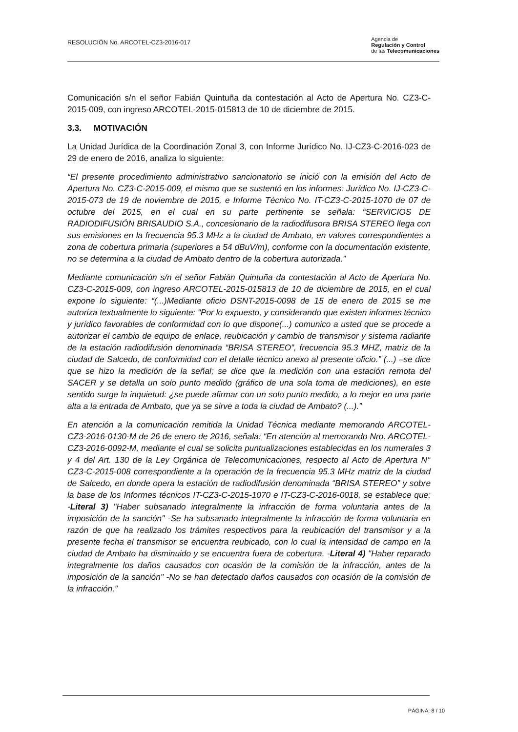RESOLUCIÓN No. ARCOTEL-CZ3-2016-017
Agencia de
Regulación y Control
de las Telecomunicaciones
Comunicación s/n el señor Fabián Quintuña da contestación al Acto de Apertura No. CZ3-C-2015-009, con ingreso ARCOTEL-2015-015813 de 10 de diciembre de 2015.
3.3. MOTIVACIÓN
La Unidad Jurídica de la Coordinación Zonal 3, con Informe Jurídico No. IJ-CZ3-C-2016-023 de 29 de enero de 2016, analiza lo siguiente:
“El presente procedimiento administrativo sancionatorio se inició con la emisión del Acto de Apertura No. CZ3-C-2015-009, el mismo que se sustentó en los informes: Jurídico No. IJ-CZ3-C-2015-073 de 19 de noviembre de 2015, e Informe Técnico No. IT-CZ3-C-2015-1070 de 07 de octubre del 2015, en el cual en su parte pertinente se señala: “SERVICIOS DE RADIODIFUSIÓN BRISAUDIO S.A., concesionario de la radiodifusora BRISA STEREO llega con sus emisiones en la frecuencia 95.3 MHz a la ciudad de Ambato, en valores correspondientes a zona de cobertura primaria (superiores a 54 dBuV/m), conforme con la documentación existente, no se determina a la ciudad de Ambato dentro de la cobertura autorizada.”
Mediante comunicación s/n el señor Fabián Quintuña da contestación al Acto de Apertura No. CZ3-C-2015-009, con ingreso ARCOTEL-2015-015813 de 10 de diciembre de 2015, en el cual expone lo siguiente: “(...)Mediante oficio DSNT-2015-0098 de 15 de enero de 2015 se me autoriza textualmente lo siguiente: “Por lo expuesto, y considerando que existen informes técnico y jurídico favorables de conformidad con lo que dispone(...) comunico a usted que se procede a autorizar el cambio de equipo de enlace, reubicación y cambio de transmisor y sistema radiante de la estación radiodifusión denominada “BRISA STEREO”, frecuencia 95.3 MHZ, matriz de la ciudad de Salcedo, de conformidad con el detalle técnico anexo al presente oficio.” (...) –se dice que se hizo la medición de la señal; se dice que la medición con una estación remota del SACER y se detalla un solo punto medido (gráfico de una sola toma de mediciones), en este sentido surge la inquietud: ¿se puede afirmar con un solo punto medido, a lo mejor en una parte alta a la entrada de Ambato, que ya se sirve a toda la ciudad de Ambato? (...).”
En atención a la comunicación remitida la Unidad Técnica mediante memorando ARCOTEL-CZ3-2016-0130-M de 26 de enero de 2016, señala: “En atención al memorando Nro. ARCOTEL-CZ3-2016-0092-M, mediante el cual se solicita puntualizaciones establecidas en los numerales 3 y 4 del Art. 130 de la Ley Orgánica de Telecomunicaciones, respecto al Acto de Apertura N° CZ3-C-2015-008 correspondiente a la operación de la frecuencia 95.3 MHz matriz de la ciudad de Salcedo, en donde opera la estación de radiodifusión denominada “BRISA STEREO” y sobre la base de los Informes técnicos IT-CZ3-C-2015-1070 e IT-CZ3-C-2016-0018, se establece que: -Literal 3) "Haber subsanado integralmente la infracción de forma voluntaria antes de la imposición de la sanción" -Se ha subsanado integralmente la infracción de forma voluntaria en razón de que ha realizado los trámites respectivos para la reubicación del transmisor y a la presente fecha el transmisor se encuentra reubicado, con lo cual la intensidad de campo en la ciudad de Ambato ha disminuido y se encuentra fuera de cobertura. -Literal 4) "Haber reparado integralmente los daños causados con ocasión de la comisión de la infracción, antes de la imposición de la sanción" -No se han detectado daños causados con ocasión de la comisión de la infracción.”
PÁGINA: 8 / 10